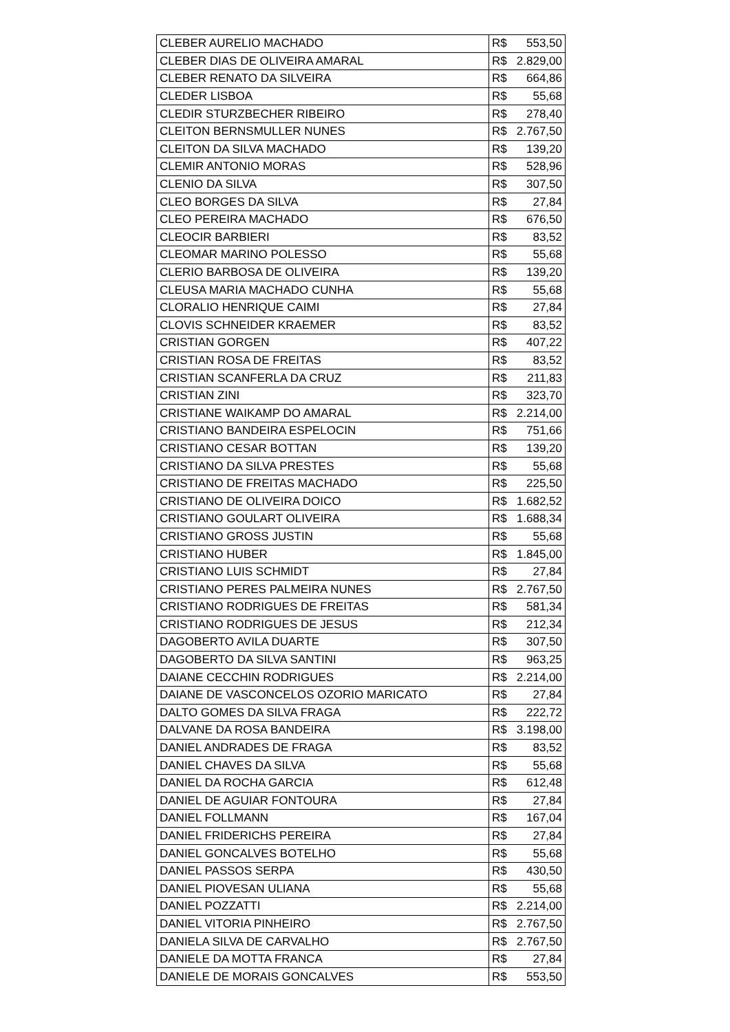| CLEBER AURELIO MACHADO | R$ 553,50 |
| CLEBER DIAS DE OLIVEIRA AMARAL | R$ 2.829,00 |
| CLEBER RENATO DA SILVEIRA | R$ 664,86 |
| CLEDER LISBOA | R$ 55,68 |
| CLEDIR STURZBECHER RIBEIRO | R$ 278,40 |
| CLEITON BERNSMULLER NUNES | R$ 2.767,50 |
| CLEITON DA SILVA MACHADO | R$ 139,20 |
| CLEMIR ANTONIO MORAS | R$ 528,96 |
| CLENIO DA SILVA | R$ 307,50 |
| CLEO BORGES DA SILVA | R$ 27,84 |
| CLEO PEREIRA MACHADO | R$ 676,50 |
| CLEOCIR BARBIERI | R$ 83,52 |
| CLEOMAR MARINO POLESSO | R$ 55,68 |
| CLERIO BARBOSA DE OLIVEIRA | R$ 139,20 |
| CLEUSA MARIA MACHADO CUNHA | R$ 55,68 |
| CLORALIO HENRIQUE CAIMI | R$ 27,84 |
| CLOVIS SCHNEIDER KRAEMER | R$ 83,52 |
| CRISTIAN GORGEN | R$ 407,22 |
| CRISTIAN ROSA DE FREITAS | R$ 83,52 |
| CRISTIAN SCANFERLA DA CRUZ | R$ 211,83 |
| CRISTIAN ZINI | R$ 323,70 |
| CRISTIANE WAIKAMP DO AMARAL | R$ 2.214,00 |
| CRISTIANO BANDEIRA ESPELOCIN | R$ 751,66 |
| CRISTIANO CESAR BOTTAN | R$ 139,20 |
| CRISTIANO DA SILVA PRESTES | R$ 55,68 |
| CRISTIANO DE FREITAS MACHADO | R$ 225,50 |
| CRISTIANO DE OLIVEIRA DOICO | R$ 1.682,52 |
| CRISTIANO GOULART OLIVEIRA | R$ 1.688,34 |
| CRISTIANO GROSS JUSTIN | R$ 55,68 |
| CRISTIANO HUBER | R$ 1.845,00 |
| CRISTIANO LUIS SCHMIDT | R$ 27,84 |
| CRISTIANO PERES PALMEIRA NUNES | R$ 2.767,50 |
| CRISTIANO RODRIGUES DE FREITAS | R$ 581,34 |
| CRISTIANO RODRIGUES DE JESUS | R$ 212,34 |
| DAGOBERTO AVILA DUARTE | R$ 307,50 |
| DAGOBERTO DA SILVA SANTINI | R$ 963,25 |
| DAIANE CECCHIN RODRIGUES | R$ 2.214,00 |
| DAIANE DE VASCONCELOS OZORIO MARICATO | R$ 27,84 |
| DALTO GOMES DA SILVA FRAGA | R$ 222,72 |
| DALVANE DA ROSA BANDEIRA | R$ 3.198,00 |
| DANIEL ANDRADES DE FRAGA | R$ 83,52 |
| DANIEL CHAVES DA SILVA | R$ 55,68 |
| DANIEL DA ROCHA GARCIA | R$ 612,48 |
| DANIEL DE AGUIAR FONTOURA | R$ 27,84 |
| DANIEL FOLLMANN | R$ 167,04 |
| DANIEL FRIDERICHS PEREIRA | R$ 27,84 |
| DANIEL GONCALVES BOTELHO | R$ 55,68 |
| DANIEL PASSOS SERPA | R$ 430,50 |
| DANIEL PIOVESAN ULIANA | R$ 55,68 |
| DANIEL POZZATTI | R$ 2.214,00 |
| DANIEL VITORIA PINHEIRO | R$ 2.767,50 |
| DANIELA SILVA DE CARVALHO | R$ 2.767,50 |
| DANIELE DA MOTTA FRANCA | R$ 27,84 |
| DANIELE DE MORAIS GONCALVES | R$ 553,50 |